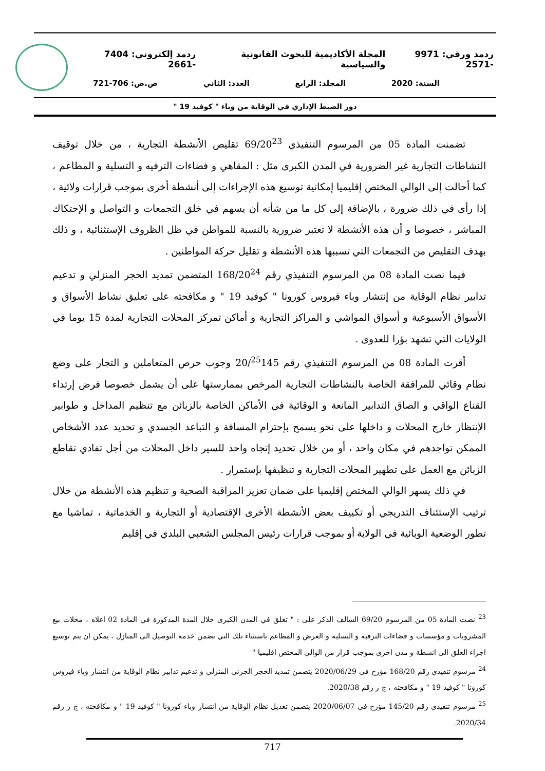ردمد ورقي: 9971 -2571 المجلة الأكاديمية للبحوث القانونية والسياسية ردمد إلكتروني: 7404 -2661
السنة: 2020 المجلد: الرابع العدد: الثاني ص.ص: 706-721
دور الضبط الإداري في الوقاية من وباء " كوفيد 19 "
تضمنت المادة 05 من المرسوم التنفيذي 69/20<sup>23</sup> تقليص الأنشطة التجارية ، من خلال توقيف النشاطات التجارية غير الضرورية في المدن الكبرى مثل : المقاهي و فضاءات الترفيه و التسلية و المطاعم ، كما أحالت إلى الوالي المختص إقليميا إمكانية توسيع هذه الإجراءات إلى أنشطة أخرى بموجب قرارات ولائية ، إذا رأى في ذلك ضرورة ، بالإضافة إلى كل ما من شأنه أن يسهم في خلق التجمعات و التواصل و الإحتكاك المباشر ، خصوصا و أن هذه الأنشطة لا تعتبر ضرورية بالنسبة للمواطن في ظل الظروف الإستثنائية ، و ذلك بهدف التقليص من التجمعات التي تسببها هذه الأنشطة و تقليل حركة المواطنين .
فيما نصت المادة 08 من المرسوم التنفيذي رقم 168/20<sup>24</sup> المتضمن تمديد الحجر المنزلي و تدعيم تدابير نظام الوقاية من إنتشار وباء فيروس كورونا " كوفيد 19 " و مكافحته على تعليق نشاط الأسواق و الأسواق الأسبوعية و أسواق المواشي و المراكز التجارية و أماكن تمركز المحلات التجارية لمدة 15 يوما في الولايات التي تشهد بؤرا للعدوى .
أقرت المادة 08 من المرسوم التنفيذي رقم 20/<sup>25</sup>145 وجوب حرص المتعاملين و التجار على وضع نظام وقائي للمرافقة الخاصة بالنشاطات التجارية المرخص بممارستها على أن يشمل خصوصا فرض إرتداء القناع الواقي و الصاق التدابير المانعة و الوقائية في الأماكن الخاصة بالزبائن مع تنظيم المداخل و طوابير الإنتظار خارج المحلات و داخلها على نحو يسمح بإحترام المسافة و التباعد الجسدي و تحديد عدد الأشخاص الممكن تواجدهم في مكان واحد ، أو من خلال تحديد إتجاه واحد للسير داخل المحلات من أجل تفادي تقاطع الزبائن مع العمل على تطهير المحلات التجارية و تنظيفها بإستمرار .
في ذلك يسهر الوالي المختص إقليميا على ضمان تعزيز المراقبة الصحية و تنظيم هذه الأنشطة من خلال ترتيب الإستئناف التدريجي أو تكييف بعض الأنشطة الأخرى الإقتصادية أو التجارية و الخدماتية ، تماشيا مع تطور الوضعية الوبائية في الولاية أو بموجب قرارات رئيس المجلس الشعبي البلدي في إقليم
<sup>23</sup> نصت المادة 05 من المرسوم 69/20 السالف الذكر على : " تغلق في المدن الكبرى خلال المدة المذكورة في المادة 02 اعلاه ، محلات بيع المشروبات و مؤسسات و فضاءات الترفيه و التسلية و العرض و المطاعم باستثناء تلك التي تضمن خدمة التوصيل الى المنازل ، يمكن ان يتم توسيع اجراء الغلق الى انشطة و مدن اخرى بموجب قرار من الوالي المختص اقليميا "
<sup>24</sup> مرسوم تنفيذي رقم 168/20 مؤرخ في 2020/06/29 يتضمن تمديد الحجر الجزئي المنزلي و تدعيم تدابير نظام الوقاية من انتشار وباء فيروس كورونا " كوفيد 19 " و مكافحته ، ج ر رقم 2020/38.
<sup>25</sup> مرسوم تنفيذي رقم 145/20 مؤرخ في 2020/06/07 يتضمن تعديل نظام الوقاية من انتشار وباء كورونا " كوفيد 19 " و مكافحته ، ج ر رقم 2020/34.
717